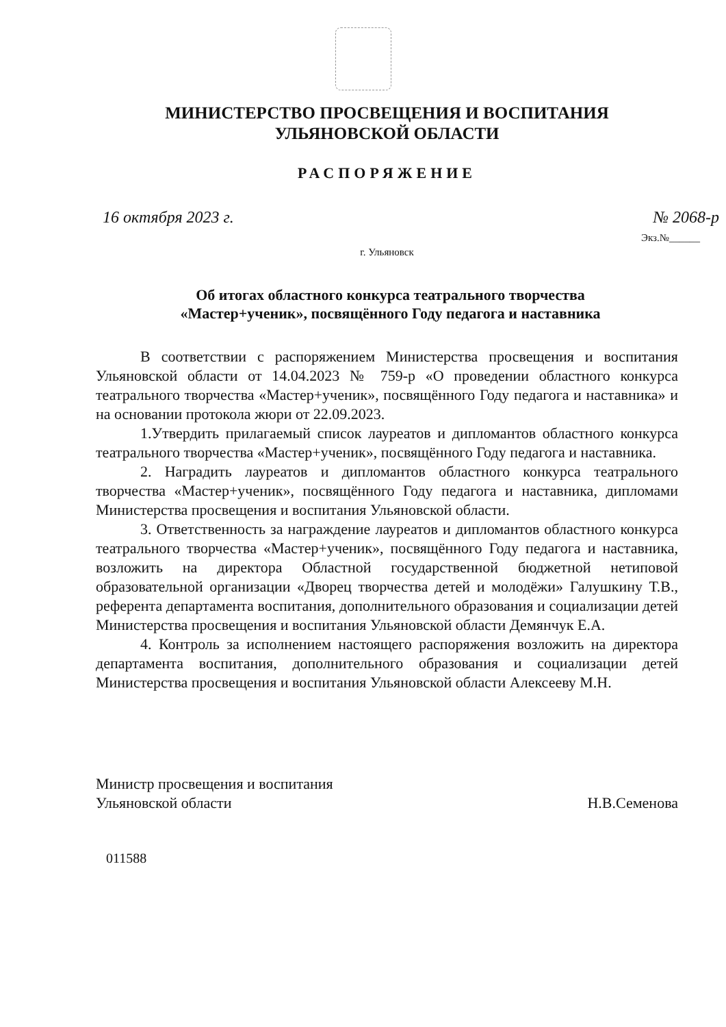МИНИСТЕРСТВО ПРОСВЕЩЕНИЯ И ВОСПИТАНИЯ
УЛЬЯНОВСКОЙ ОБЛАСТИ
РАСПОРЯЖЕНИЕ
16 октября 2023 г. № 2068-р
Экз.№______
г. Ульяновск
Об итогах областного конкурса театрального творчества
«Мастер+ученик», посвящённого Году педагога и наставника
В соответствии с распоряжением Министерства просвещения и воспитания Ульяновской области от 14.04.2023 № 759-р «О проведении областного конкурса театрального творчества «Мастер+ученик», посвящённого Году педагога и наставника» и на основании протокола жюри от 22.09.2023.
1.Утвердить прилагаемый список лауреатов и дипломантов областного конкурса театрального творчества «Мастер+ученик», посвящённого Году педагога и наставника.
2. Наградить лауреатов и дипломантов областного конкурса театрального творчества «Мастер+ученик», посвящённого Году педагога и наставника, дипломами Министерства просвещения и воспитания Ульяновской области.
3. Ответственность за награждение лауреатов и дипломантов областного конкурса театрального творчества «Мастер+ученик», посвящённого Году педагога и наставника, возложить на директора Областной государственной бюджетной нетиповой образовательной организации «Дворец творчества детей и молодёжи» Галушкину Т.В., референта департамента воспитания, дополнительного образования и социализации детей Министерства просвещения и воспитания Ульяновской области Демянчук Е.А.
4. Контроль за исполнением настоящего распоряжения возложить на директора департамента воспитания, дополнительного образования и социализации детей Министерства просвещения и воспитания Ульяновской области Алексееву М.Н.
Министр просвещения и воспитания
Ульяновской области
Н.В.Семенова
011588